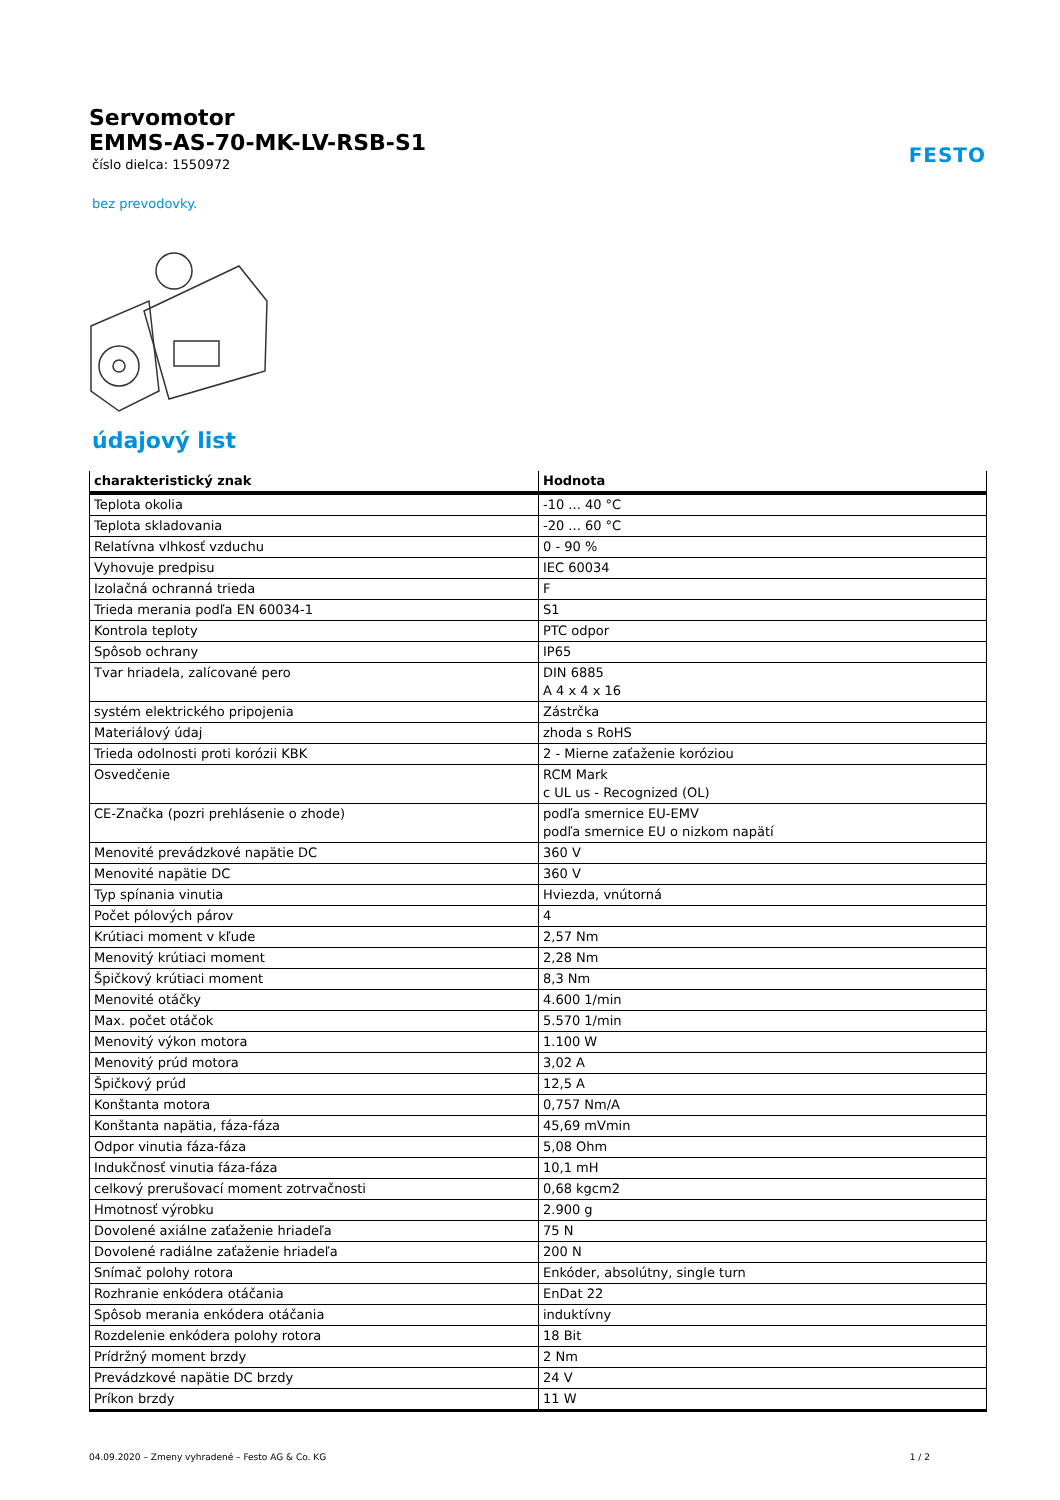FESTO
Servomotor
EMMS-AS-70-MK-LV-RSB-S1
číslo dielca: 1550972
bez prevodovky.
údajový list
| charakteristický znak | Hodnota |
| --- | --- |
| Teplota okolia | -10 ... 40 °C |
| Teplota skladovania | -20 ... 60 °C |
| Relatívna vlhkosť vzduchu | 0 - 90 % |
| Vyhovuje predpisu | IEC 60034 |
| Izolačná ochranná trieda | F |
| Trieda merania podľa EN 60034-1 | S1 |
| Kontrola teploty | PTC odpor |
| Spôsob ochrany | IP65 |
| Tvar hriadela, zalícované pero | DIN 6885 A 4 x 4 x 16 |
| systém elektrického pripojenia | Zástrčka |
| Materiálový údaj | zhoda s RoHS |
| Trieda odolnosti proti korózii KBK | 2 - Mierne zaťaženie koróziou |
| Osvedčenie | RCM Mark c UL us - Recognized (OL) |
| CE-Značka (pozri prehlásenie o zhode) | podľa smernice EU-EMV podľa smernice EU o nizkom napätí |
| Menovité prevádzkové napätie DC | 360 V |
| Menovité napätie DC | 360 V |
| Typ spínania vinutia | Hviezda, vnútorná |
| Počet pólových párov | 4 |
| Krútiaci moment v kľude | 2,57 Nm |
| Menovitý krútiaci moment | 2,28 Nm |
| Špičkový krútiaci moment | 8,3 Nm |
| Menovité otáčky | 4.600 1/min |
| Max. počet otáčok | 5.570 1/min |
| Menovitý výkon motora | 1.100 W |
| Menovitý prúd motora | 3,02 A |
| Špičkový prúd | 12,5 A |
| Konštanta motora | 0,757 Nm/A |
| Konštanta napätia, fáza-fáza | 45,69 mVmin |
| Odpor vinutia fáza-fáza | 5,08 Ohm |
| Indukčnosť vinutia fáza-fáza | 10,1 mH |
| celkový prerušovací moment zotrvačnosti | 0,68 kgcm2 |
| Hmotnosť výrobku | 2.900 g |
| Dovolené axiálne zaťaženie hriadeľa | 75 N |
| Dovolené radiálne zaťaženie hriadeľa | 200 N |
| Snímač polohy rotora | Enkóder, absolútny, single turn |
| Rozhranie enkódera otáčania | EnDat 22 |
| Spôsob merania enkódera otáčania | induktívny |
| Rozdelenie enkódera polohy rotora | 18 Bit |
| Prídržný moment brzdy | 2 Nm |
| Prevádzkové napätie DC brzdy | 24 V |
| Príkon brzdy | 11 W |
04.09.2020 – Zmeny vyhradené – Festo AG & Co. KG 1 / 2